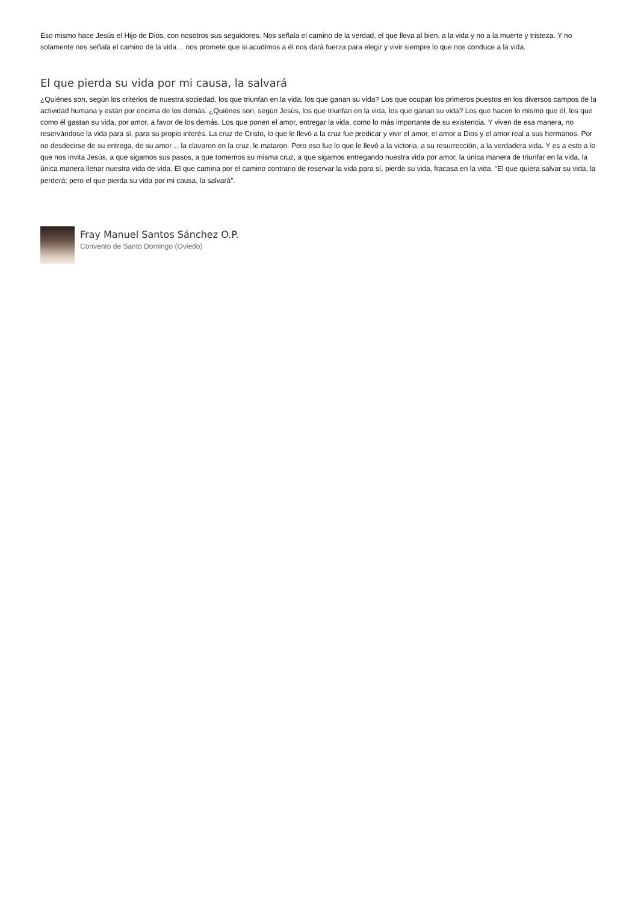Eso mismo hace Jesús el Hijo de Dios, con nosotros sus seguidores. Nos señala el camino de la verdad, el que lleva al bien, a la vida y no a la muerte y tristeza. Y no solamente nos señala el camino de la vida… nos promete que si acudimos a él nos dará fuerza para elegir y vivir siempre lo que nos conduce a la vida.
El que pierda su vida por mi causa, la salvará
¿Quiénes son, según los criterios de nuestra sociedad, los que triunfan en la vida, los que ganan su vida? Los que ocupan los primeros puestos en los diversos campos de la actividad humana y están por encima de los demás. ¿Quiénes son, según Jesús, los que triunfan en la vida, los que ganan su vida? Los que hacen lo mismo que él, los que como él gastan su vida, por amor, a favor de los demás. Los que ponen el amor, entregar la vida, como lo más importante de su existencia. Y viven de esa manera, no reservándose la vida para sí, para su propio interés. La cruz de Cristo, lo que le llevó a la cruz fue predicar y vivir el amor, el amor a Dios y el amor real a sus hermanos. Por no desdecirse de su entrega, de su amor… la clavaron en la cruz, le mataron. Pero eso fue lo que le llevó a la victoria, a su resurrección, a la verdadera vida. Y es a esto a lo que nos invita Jesús, a que sigamos sus pasos, a que tomemos su misma cruz, a que sigamos entregando nuestra vida por amor, la única manera de triunfar en la vida, la única manera llenar nuestra vida de vida. El que camina por el camino contrario de reservar la vida para sí, pierde su vida, fracasa en la vida. “El que quiera salvar su vida, la perderá; pero el que pierda su vida por mi causa, la salvará”.
Fray Manuel Santos Sánchez O.P.
Convento de Santo Domingo (Oviedo)